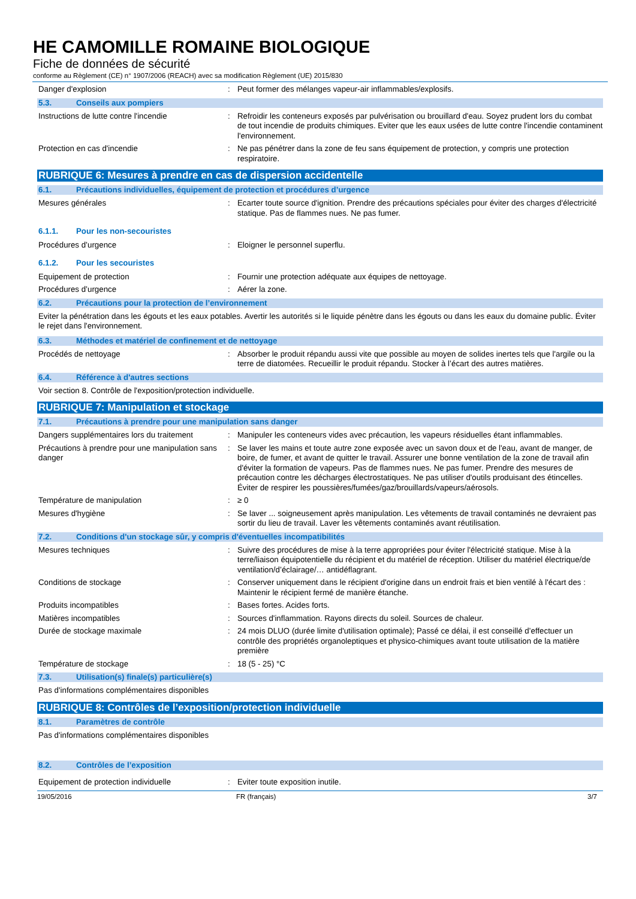HE CAMOMILLE ROMAINE BIOLOGIQUE
Fiche de données de sécurité
conforme au Règlement (CE) n° 1907/2006 (REACH) avec sa modification Règlement (UE) 2015/830
Danger d'explosion : Peut former des mélanges vapeur-air inflammables/explosifs.
5.3. Conseils aux pompiers
Instructions de lutte contre l'incendie : Refroidir les conteneurs exposés par pulvérisation ou brouillard d'eau. Soyez prudent lors du combat de tout incendie de produits chimiques. Eviter que les eaux usées de lutte contre l'incendie contaminent l'environnement.
Protection en cas d'incendie : Ne pas pénétrer dans la zone de feu sans équipement de protection, y compris une protection respiratoire.
RUBRIQUE 6: Mesures à prendre en cas de dispersion accidentelle
6.1. Précautions individuelles, équipement de protection et procédures d’urgence
Mesures générales : Ecarter toute source d'ignition. Prendre des précautions spéciales pour éviter des charges d'électricité statique. Pas de flammes nues. Ne pas fumer.
6.1.1. Pour les non-secouristes
Procédures d’urgence : Eloigner le personnel superflu.
6.1.2. Pour les secouristes
Equipement de protection : Fournir une protection adéquate aux équipes de nettoyage.
Procédures d’urgence : Aérer la zone.
6.2. Précautions pour la protection de l’environnement
Eviter la pénétration dans les égouts et les eaux potables. Avertir les autorités si le liquide pénètre dans les égouts ou dans les eaux du domaine public. Éviter le rejet dans l'environnement.
6.3. Méthodes et matériel de confinement et de nettoyage
Procédés de nettoyage : Absorber le produit répandu aussi vite que possible au moyen de solides inertes tels que l'argile ou la terre de diatomées. Recueillir le produit répandu. Stocker à l’écart des autres matières.
6.4. Référence à d'autres sections
Voir section 8. Contrôle de l'exposition/protection individuelle.
RUBRIQUE 7: Manipulation et stockage
7.1. Précautions à prendre pour une manipulation sans danger
Dangers supplémentaires lors du traitement
: Manipuler les conteneurs vides avec précaution, les vapeurs résiduelles étant inflammables.
Précautions à prendre pour une manipulation sans danger
: Se laver les mains et toute autre zone exposée avec un savon doux et de l'eau, avant de manger, de boire, de fumer, et avant de quitter le travail. Assurer une bonne ventilation de la zone de travail afin d'éviter la formation de vapeurs. Pas de flammes nues. Ne pas fumer. Prendre des mesures de précaution contre les décharges électrostatiques. Ne pas utiliser d'outils produisant des étincelles. Éviter de respirer les poussières/fumées/gaz/brouillards/vapeurs/aérosols.
Température de manipulation : ≥ 0
Mesures d'hygiène : Se laver ... soigneusement après manipulation. Les vêtements de travail contaminés ne devraient pas sortir du lieu de travail. Laver les vêtements contaminés avant réutilisation.
7.2. Conditions d'un stockage sûr, y compris d'éventuelles incompatibilités
Mesures techniques : Suivre des procédures de mise à la terre appropriées pour éviter l'électricité statique. Mise à la terre/liaison équipotentielle du récipient et du matériel de réception. Utiliser du matériel électrique/de ventilation/d’éclairage/… antidéflagrant.
Conditions de stockage : Conserver uniquement dans le récipient d'origine dans un endroit frais et bien ventilé à l'écart des : Maintenir le récipient fermé de manière étanche.
Produits incompatibles : Bases fortes. Acides forts.
Matières incompatibles : Sources d'inflammation. Rayons directs du soleil. Sources de chaleur.
Durée de stockage maximale : 24 mois DLUO (durée limite d'utilisation optimale); Passé ce délai, il est conseillé d’effectuer un contrôle des propriétés organoleptiques et physico-chimiques avant toute utilisation de la matière première
Température de stockage : 18 (5 - 25) °C
7.3. Utilisation(s) finale(s) particulière(s)
Pas d'informations complémentaires disponibles
RUBRIQUE 8: Contrôles de l’exposition/protection individuelle
8.1. Paramètres de contrôle
Pas d'informations complémentaires disponibles
8.2. Contrôles de l’exposition
Equipement de protection individuelle : Eviter toute exposition inutile.
19/05/2016 FR (français) 3/7